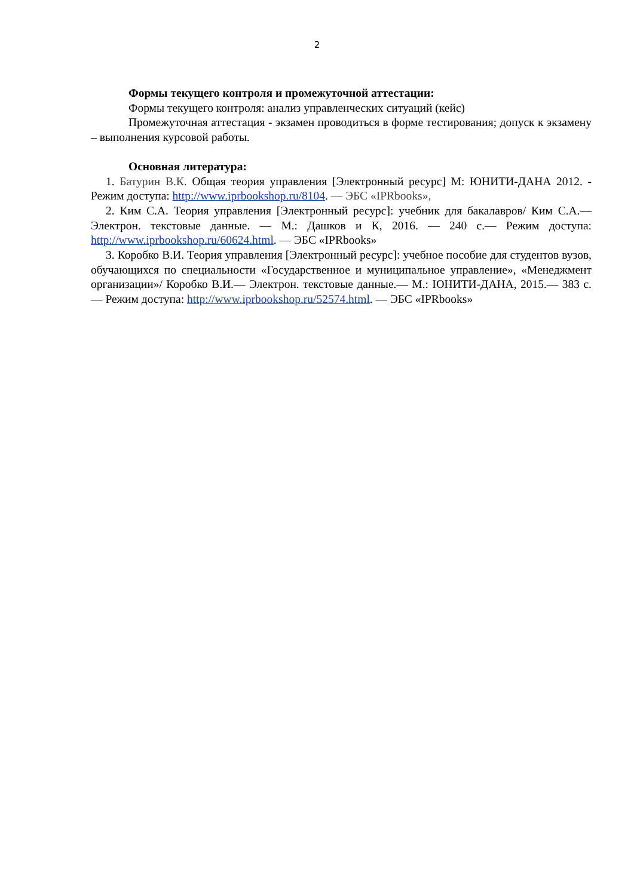2
Формы текущего контроля и промежуточной аттестации:
Формы текущего контроля: анализ управленческих ситуаций (кейс)
Промежуточная аттестация - экзамен проводиться в форме тестирования; допуск к экзамену – выполнения курсовой работы.
Основная литература:
1. Батурин В.К. Общая теория управления [Электронный ресурс] М: ЮНИТИ-ДАНА 2012. - Режим доступа: http://www.iprbookshop.ru/8104. — ЭБС «IPRbooks»,
2. Ким С.А. Теория управления [Электронный ресурс]: учебник для бакалавров/ Ким С.А.— Электрон. текстовые данные. — М.: Дашков и К, 2016. — 240 c.— Режим доступа: http://www.iprbookshop.ru/60624.html. — ЭБС «IPRbooks»
3. Коробко В.И. Теория управления [Электронный ресурс]: учебное пособие для студентов вузов, обучающихся по специальности «Государственное и муниципальное управление», «Менеджмент организации»/ Коробко В.И.— Электрон. текстовые данные.— М.: ЮНИТИ-ДАНА, 2015.— 383 c.— Режим доступа: http://www.iprbookshop.ru/52574.html. — ЭБС «IPRbooks»